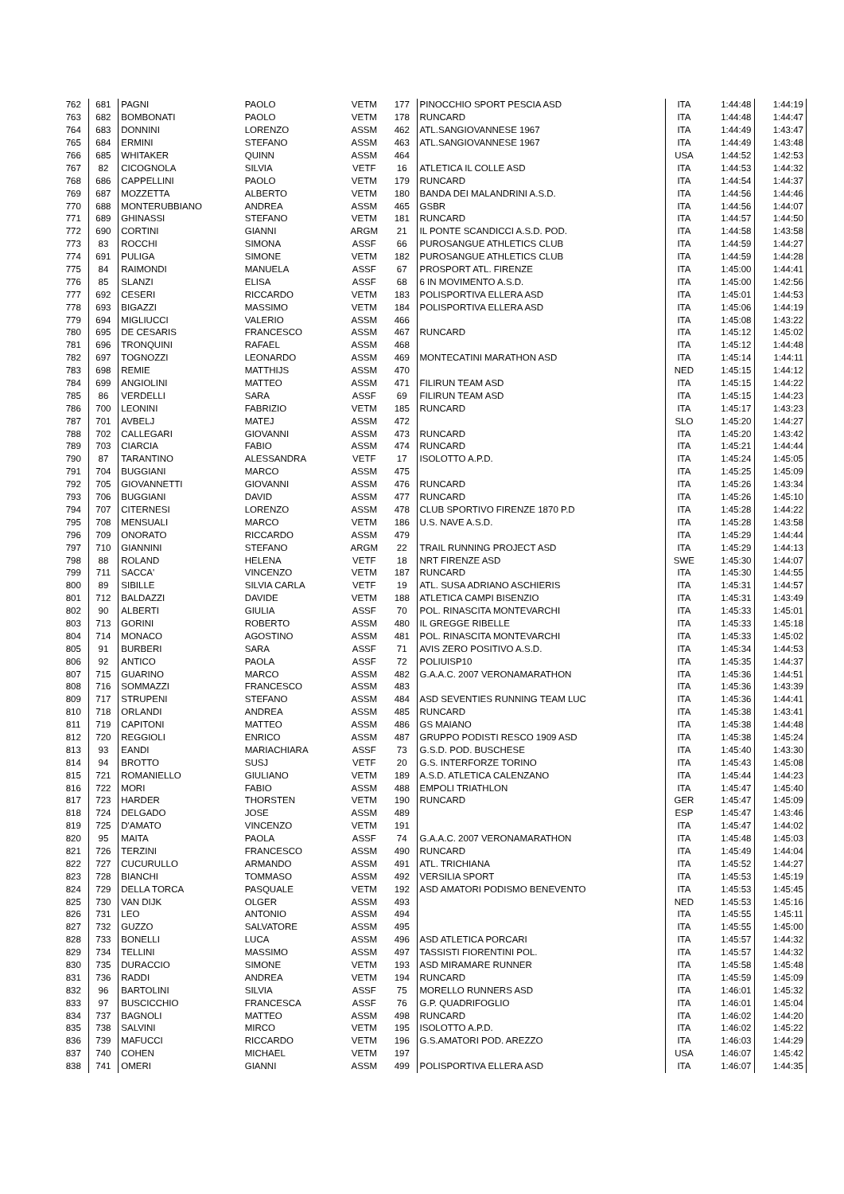| 762 | 681 | PAGNI | PAOLO | VETM | 177 | PINOCCHIO SPORT PESCIA ASD | ITA | 1:44:48 | 1:44:19 |
| 763 | 682 | BOMBONATI | PAOLO | VETM | 178 | RUNCARD | ITA | 1:44:48 | 1:44:47 |
| 764 | 683 | DONNINI | LORENZO | ASSM | 462 | ATL.SANGIOVANNESE 1967 | ITA | 1:44:49 | 1:43:47 |
| 765 | 684 | ERMINI | STEFANO | ASSM | 463 | ATL.SANGIOVANNESE 1967 | ITA | 1:44:49 | 1:43:48 |
| 766 | 685 | WHITAKER | QUINN | ASSM | 464 | | USA | 1:44:52 | 1:42:53 |
| 767 | 82 | CICOGNOLA | SILVIA | VETF | 16 | ATLETICA IL COLLE ASD | ITA | 1:44:53 | 1:44:32 |
| 768 | 686 | CAPPELLINI | PAOLO | VETM | 179 | RUNCARD | ITA | 1:44:54 | 1:44:37 |
| 769 | 687 | MOZZETTA | ALBERTO | VETM | 180 | BANDA DEI MALANDRINI A.S.D. | ITA | 1:44:56 | 1:44:46 |
| 770 | 688 | MONTERUBBIANO | ANDREA | ASSM | 465 | GSBR | ITA | 1:44:56 | 1:44:07 |
| 771 | 689 | GHINASSI | STEFANO | VETM | 181 | RUNCARD | ITA | 1:44:57 | 1:44:50 |
| 772 | 690 | CORTINI | GIANNI | ARGM | 21 | IL PONTE SCANDICCI A.S.D. POD. | ITA | 1:44:58 | 1:43:58 |
| 773 | 83 | ROCCHI | SIMONA | ASSF | 66 | PUROSANGUE ATHLETICS CLUB | ITA | 1:44:59 | 1:44:27 |
| 774 | 691 | PULIGA | SIMONE | VETM | 182 | PUROSANGUE ATHLETICS CLUB | ITA | 1:44:59 | 1:44:28 |
| 775 | 84 | RAIMONDI | MANUELA | ASSF | 67 | PROSPORT ATL. FIRENZE | ITA | 1:45:00 | 1:44:41 |
| 776 | 85 | SLANZI | ELISA | ASSF | 68 | 6 IN MOVIMENTO A.S.D. | ITA | 1:45:00 | 1:42:56 |
| 777 | 692 | CESERI | RICCARDO | VETM | 183 | POLISPORTIVA ELLERA ASD | ITA | 1:45:01 | 1:44:53 |
| 778 | 693 | BIGAZZI | MASSIMO | VETM | 184 | POLISPORTIVA ELLERA ASD | ITA | 1:45:06 | 1:44:19 |
| 779 | 694 | MIGLIUCCI | VALERIO | ASSM | 466 | | ITA | 1:45:08 | 1:43:22 |
| 780 | 695 | DE CESARIS | FRANCESCO | ASSM | 467 | RUNCARD | ITA | 1:45:12 | 1:45:02 |
| 781 | 696 | TRONQUINI | RAFAEL | ASSM | 468 | | ITA | 1:45:12 | 1:44:48 |
| 782 | 697 | TOGNOZZI | LEONARDO | ASSM | 469 | MONTECATINI MARATHON ASD | ITA | 1:45:14 | 1:44:11 |
| 783 | 698 | REMIE | MATTHIJS | ASSM | 470 | | NED | 1:45:15 | 1:44:12 |
| 784 | 699 | ANGIOLINI | MATTEO | ASSM | 471 | FILIRUN TEAM ASD | ITA | 1:45:15 | 1:44:22 |
| 785 | 86 | VERDELLI | SARA | ASSF | 69 | FILIRUN TEAM ASD | ITA | 1:45:15 | 1:44:23 |
| 786 | 700 | LEONINI | FABRIZIO | VETM | 185 | RUNCARD | ITA | 1:45:17 | 1:43:23 |
| 787 | 701 | AVBELJ | MATEJ | ASSM | 472 | | SLO | 1:45:20 | 1:44:27 |
| 788 | 702 | CALLEGARI | GIOVANNI | ASSM | 473 | RUNCARD | ITA | 1:45:20 | 1:43:42 |
| 789 | 703 | CIARCIA | FABIO | ASSM | 474 | RUNCARD | ITA | 1:45:21 | 1:44:44 |
| 790 | 87 | TARANTINO | ALESSANDRA | VETF | 17 | ISOLOTTO A.P.D. | ITA | 1:45:24 | 1:45:05 |
| 791 | 704 | BUGGIANI | MARCO | ASSM | 475 | | ITA | 1:45:25 | 1:45:09 |
| 792 | 705 | GIOVANNETTI | GIOVANNI | ASSM | 476 | RUNCARD | ITA | 1:45:26 | 1:43:34 |
| 793 | 706 | BUGGIANI | DAVID | ASSM | 477 | RUNCARD | ITA | 1:45:26 | 1:45:10 |
| 794 | 707 | CITERNESI | LORENZO | ASSM | 478 | CLUB SPORTIVO FIRENZE 1870 P.D | ITA | 1:45:28 | 1:44:22 |
| 795 | 708 | MENSUALI | MARCO | VETM | 186 | U.S. NAVE A.S.D. | ITA | 1:45:28 | 1:43:58 |
| 796 | 709 | ONORATO | RICCARDO | ASSM | 479 | | ITA | 1:45:29 | 1:44:44 |
| 797 | 710 | GIANNINI | STEFANO | ARGM | 22 | TRAIL RUNNING PROJECT ASD | ITA | 1:45:29 | 1:44:13 |
| 798 | 88 | ROLAND | HELENA | VETF | 18 | NRT FIRENZE ASD | SWE | 1:45:30 | 1:44:07 |
| 799 | 711 | SACCA' | VINCENZO | VETM | 187 | RUNCARD | ITA | 1:45:30 | 1:44:55 |
| 800 | 89 | SIBILLE | SILVIA CARLA | VETF | 19 | ATL. SUSA ADRIANO ASCHIERIS | ITA | 1:45:31 | 1:44:57 |
| 801 | 712 | BALDAZZI | DAVIDE | VETM | 188 | ATLETICA CAMPI BISENZIO | ITA | 1:45:31 | 1:43:49 |
| 802 | 90 | ALBERTI | GIULIA | ASSF | 70 | POL. RINASCITA MONTEVARCHI | ITA | 1:45:33 | 1:45:01 |
| 803 | 713 | GORINI | ROBERTO | ASSM | 480 | IL GREGGE RIBELLE | ITA | 1:45:33 | 1:45:18 |
| 804 | 714 | MONACO | AGOSTINO | ASSM | 481 | POL. RINASCITA MONTEVARCHI | ITA | 1:45:33 | 1:45:02 |
| 805 | 91 | BURBERI | SARA | ASSF | 71 | AVIS ZERO POSITIVO A.S.D. | ITA | 1:45:34 | 1:44:53 |
| 806 | 92 | ANTICO | PAOLA | ASSF | 72 | POLIUISP10 | ITA | 1:45:35 | 1:44:37 |
| 807 | 715 | GUARINO | MARCO | ASSM | 482 | G.A.A.C. 2007 VERONAMARATHON | ITA | 1:45:36 | 1:44:51 |
| 808 | 716 | SOMMAZZI | FRANCESCO | ASSM | 483 | | ITA | 1:45:36 | 1:43:39 |
| 809 | 717 | STRUPENI | STEFANO | ASSM | 484 | ASD SEVENTIES RUNNING TEAM LUC | ITA | 1:45:36 | 1:44:41 |
| 810 | 718 | ORLANDI | ANDREA | ASSM | 485 | RUNCARD | ITA | 1:45:38 | 1:43:41 |
| 811 | 719 | CAPITONI | MATTEO | ASSM | 486 | GS MAIANO | ITA | 1:45:38 | 1:44:48 |
| 812 | 720 | REGGIOLI | ENRICO | ASSM | 487 | GRUPPO PODISTI RESCO 1909 ASD | ITA | 1:45:38 | 1:45:24 |
| 813 | 93 | EANDI | MARIACHIARA | ASSF | 73 | G.S.D. POD. BUSCHESE | ITA | 1:45:40 | 1:43:30 |
| 814 | 94 | BROTTO | SUSJ | VETF | 20 | G.S. INTERFORZE TORINO | ITA | 1:45:43 | 1:45:08 |
| 815 | 721 | ROMANIELLO | GIULIANO | VETM | 189 | A.S.D. ATLETICA CALENZANO | ITA | 1:45:44 | 1:44:23 |
| 816 | 722 | MORI | FABIO | ASSM | 488 | EMPOLI TRIATHLON | ITA | 1:45:47 | 1:45:40 |
| 817 | 723 | HARDER | THORSTEN | VETM | 190 | RUNCARD | GER | 1:45:47 | 1:45:09 |
| 818 | 724 | DELGADO | JOSE | ASSM | 489 | | ESP | 1:45:47 | 1:43:46 |
| 819 | 725 | D'AMATO | VINCENZO | VETM | 191 | | ITA | 1:45:47 | 1:44:02 |
| 820 | 95 | MAITA | PAOLA | ASSF | 74 | G.A.A.C. 2007 VERONAMARATHON | ITA | 1:45:48 | 1:45:03 |
| 821 | 726 | TERZINI | FRANCESCO | ASSM | 490 | RUNCARD | ITA | 1:45:49 | 1:44:04 |
| 822 | 727 | CUCURULLO | ARMANDO | ASSM | 491 | ATL. TRICHIANA | ITA | 1:45:52 | 1:44:27 |
| 823 | 728 | BIANCHI | TOMMASO | ASSM | 492 | VERSILIA SPORT | ITA | 1:45:53 | 1:45:19 |
| 824 | 729 | DELLA TORCA | PASQUALE | VETM | 192 | ASD AMATORI PODISMO BENEVENTO | ITA | 1:45:53 | 1:45:45 |
| 825 | 730 | VAN DIJK | OLGER | ASSM | 493 | | NED | 1:45:53 | 1:45:16 |
| 826 | 731 | LEO | ANTONIO | ASSM | 494 | | ITA | 1:45:55 | 1:45:11 |
| 827 | 732 | GUZZO | SALVATORE | ASSM | 495 | | ITA | 1:45:55 | 1:45:00 |
| 828 | 733 | BONELLI | LUCA | ASSM | 496 | ASD ATLETICA PORCARI | ITA | 1:45:57 | 1:44:32 |
| 829 | 734 | TELLINI | MASSIMO | ASSM | 497 | TASSISTI FIORENTINI POL. | ITA | 1:45:57 | 1:44:32 |
| 830 | 735 | DURACCIO | SIMONE | VETM | 193 | ASD MIRAMARE RUNNER | ITA | 1:45:58 | 1:45:48 |
| 831 | 736 | RADDI | ANDREA | VETM | 194 | RUNCARD | ITA | 1:45:59 | 1:45:09 |
| 832 | 96 | BARTOLINI | SILVIA | ASSF | 75 | MORELLO RUNNERS ASD | ITA | 1:46:01 | 1:45:32 |
| 833 | 97 | BUSCICCHIO | FRANCESCA | ASSF | 76 | G.P. QUADRIFOGLIO | ITA | 1:46:01 | 1:45:04 |
| 834 | 737 | BAGNOLI | MATTEO | ASSM | 498 | RUNCARD | ITA | 1:46:02 | 1:44:20 |
| 835 | 738 | SALVINI | MIRCO | VETM | 195 | ISOLOTTO A.P.D. | ITA | 1:46:02 | 1:45:22 |
| 836 | 739 | MAFUCCI | RICCARDO | VETM | 196 | G.S.AMATORI POD. AREZZO | ITA | 1:46:03 | 1:44:29 |
| 837 | 740 | COHEN | MICHAEL | VETM | 197 | | USA | 1:46:07 | 1:45:42 |
| 838 | 741 | OMERI | GIANNI | ASSM | 499 | POLISPORTIVA ELLERA ASD | ITA | 1:46:07 | 1:44:35 |